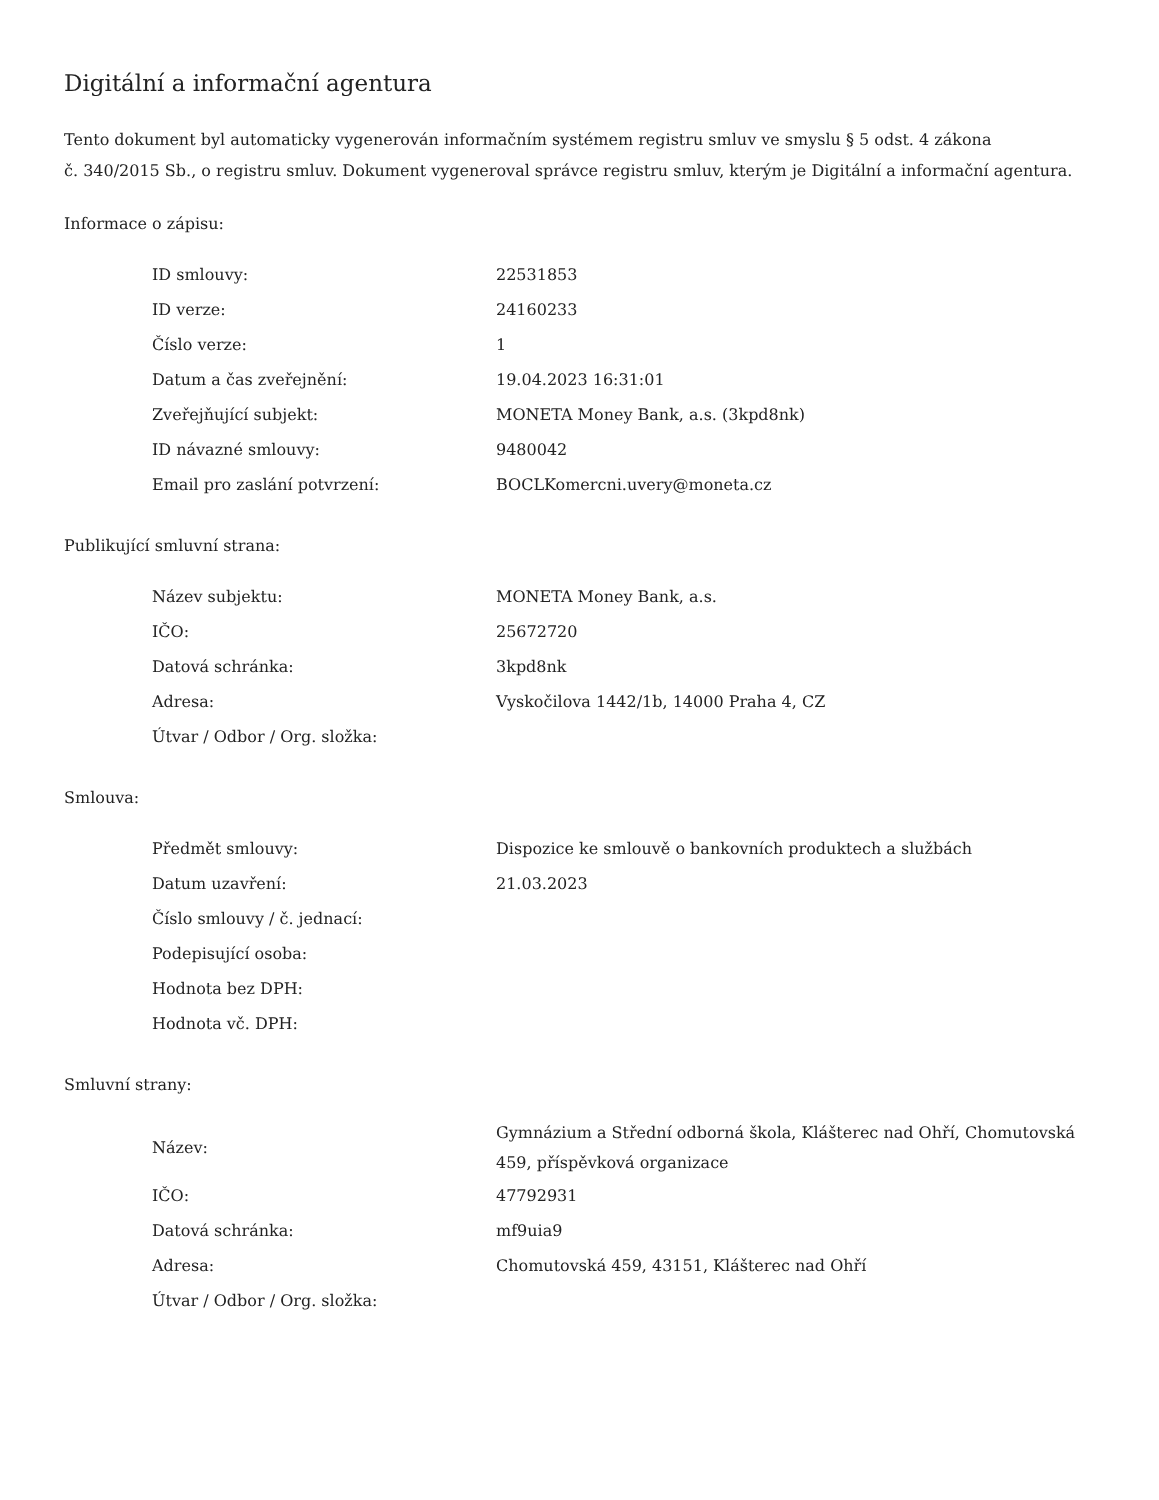Digitální a informační agentura
Tento dokument byl automaticky vygenerován informačním systémem registru smluv ve smyslu § 5 odst. 4 zákona
č. 340/2015 Sb., o registru smluv. Dokument vygeneroval správce registru smluv, kterým je Digitální a informační agentura.
Informace o zápisu:
| ID smlouvy: | 22531853 |
| ID verze: | 24160233 |
| Číslo verze: | 1 |
| Datum a čas zveřejnění: | 19.04.2023 16:31:01 |
| Zveřejňující subjekt: | MONETA Money Bank, a.s. (3kpd8nk) |
| ID návazné smlouvy: | 9480042 |
| Email pro zaslání potvrzení: | BOCLKomercni.uvery@moneta.cz |
Publikující smluvní strana:
| Název subjektu: | MONETA Money Bank, a.s. |
| IČO: | 25672720 |
| Datová schránka: | 3kpd8nk |
| Adresa: | Vyskočilova 1442/1b, 14000 Praha 4, CZ |
| Útvar / Odbor / Org. složka: | |
Smlouva:
| Předmět smlouvy: | Dispozice ke smlouvě o bankovních produktech a službách |
| Datum uzavření: | 21.03.2023 |
| Číslo smlouvy / č. jednací: | |
| Podepisující osoba: | |
| Hodnota bez DPH: | |
| Hodnota vč. DPH: | |
Smluvní strany:
| Název: | Gymnázium a Střední odborná škola, Klášterec nad Ohří, Chomutovská 459, příspěvková organizace |
| IČO: | 47792931 |
| Datová schránka: | mf9uia9 |
| Adresa: | Chomutovská 459, 43151, Klášterec nad Ohří |
| Útvar / Odbor / Org. složka: | |